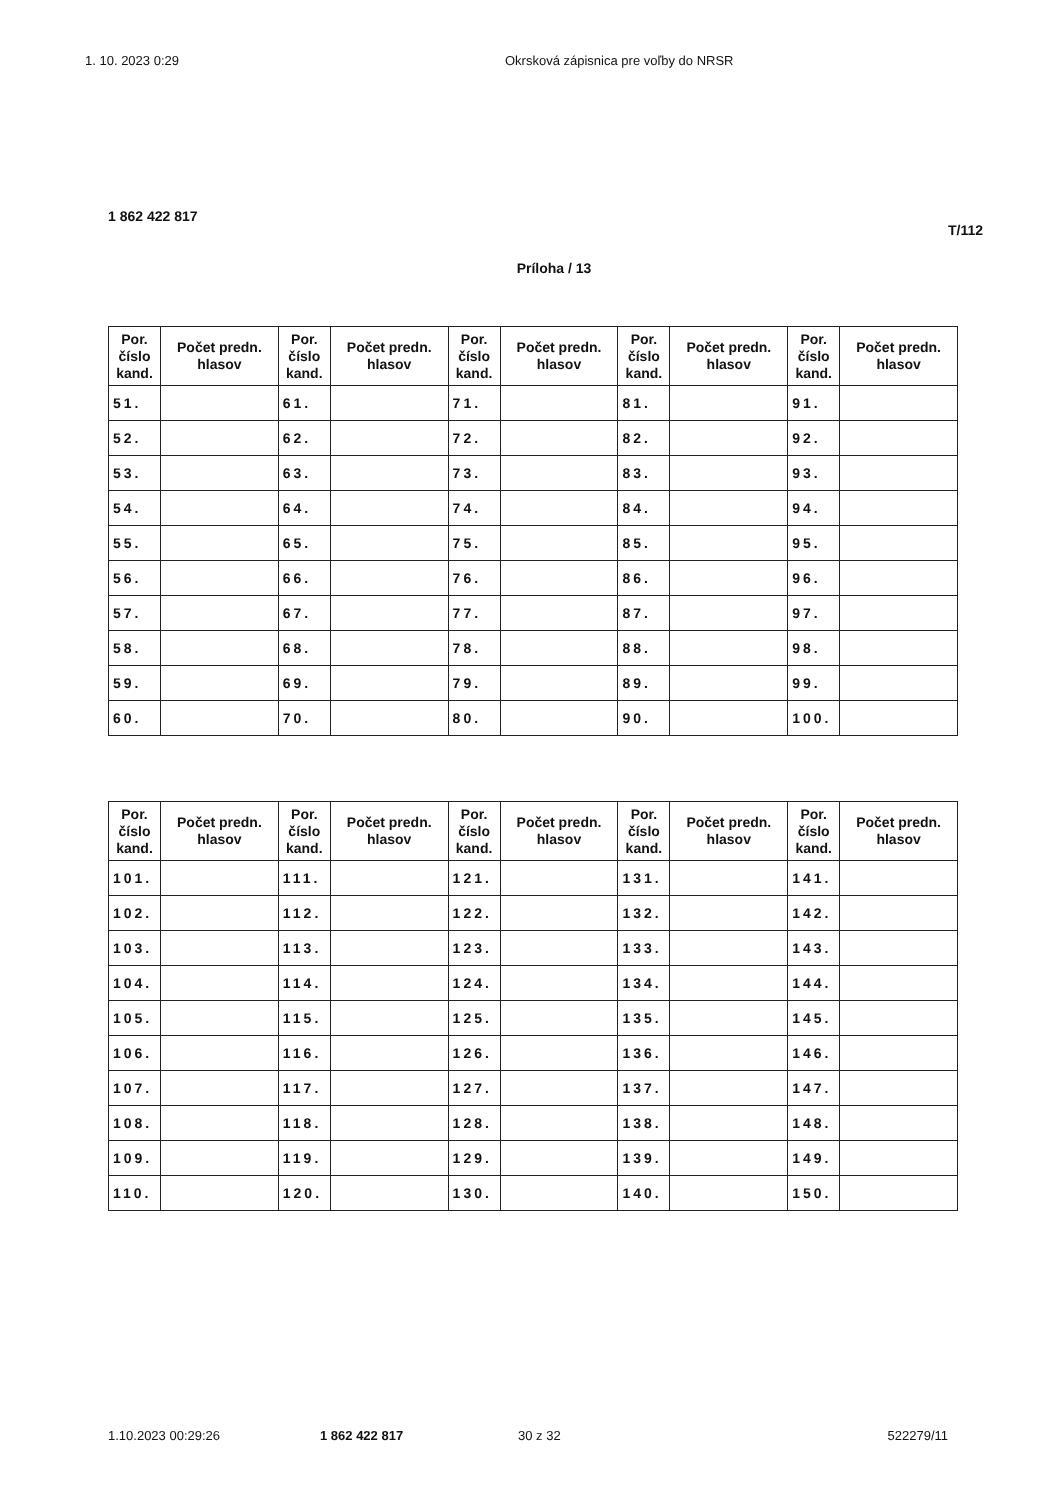1. 10. 2023 0:29 Okrsková zápisnica pre voľby do NRSR
1 862 422 817
T/112
Príloha / 13
| Por. číslo kand. | Počet predn. hlasov | Por. číslo kand. | Počet predn. hlasov | Por. číslo kand. | Počet predn. hlasov | Por. číslo kand. | Počet predn. hlasov | Por. číslo kand. | Počet predn. hlasov |
| --- | --- | --- | --- | --- | --- | --- | --- | --- | --- |
| 51. | | 61. | | 71. | | 81. | | 91. | |
| 52. | | 62. | | 72. | | 82. | | 92. | |
| 53. | | 63. | | 73. | | 83. | | 93. | |
| 54. | | 64. | | 74. | | 84. | | 94. | |
| 55. | | 65. | | 75. | | 85. | | 95. | |
| 56. | | 66. | | 76. | | 86. | | 96. | |
| 57. | | 67. | | 77. | | 87. | | 97. | |
| 58. | | 68. | | 78. | | 88. | | 98. | |
| 59. | | 69. | | 79. | | 89. | | 99. | |
| 60. | | 70. | | 80. | | 90. | | 100. | |
| Por. číslo kand. | Počet predn. hlasov | Por. číslo kand. | Počet predn. hlasov | Por. číslo kand. | Počet predn. hlasov | Por. číslo kand. | Počet predn. hlasov | Por. číslo kand. | Počet predn. hlasov |
| --- | --- | --- | --- | --- | --- | --- | --- | --- | --- |
| 101. | | 111. | | 121. | | 131. | | 141. | |
| 102. | | 112. | | 122. | | 132. | | 142. | |
| 103. | | 113. | | 123. | | 133. | | 143. | |
| 104. | | 114. | | 124. | | 134. | | 144. | |
| 105. | | 115. | | 125. | | 135. | | 145. | |
| 106. | | 116. | | 126. | | 136. | | 146. | |
| 107. | | 117. | | 127. | | 137. | | 147. | |
| 108. | | 118. | | 128. | | 138. | | 148. | |
| 109. | | 119. | | 129. | | 139. | | 149. | |
| 110. | | 120. | | 130. | | 140. | | 150. | |
1.10.2023 00:29:26 1 862 422 817 30 z 32 522279/11